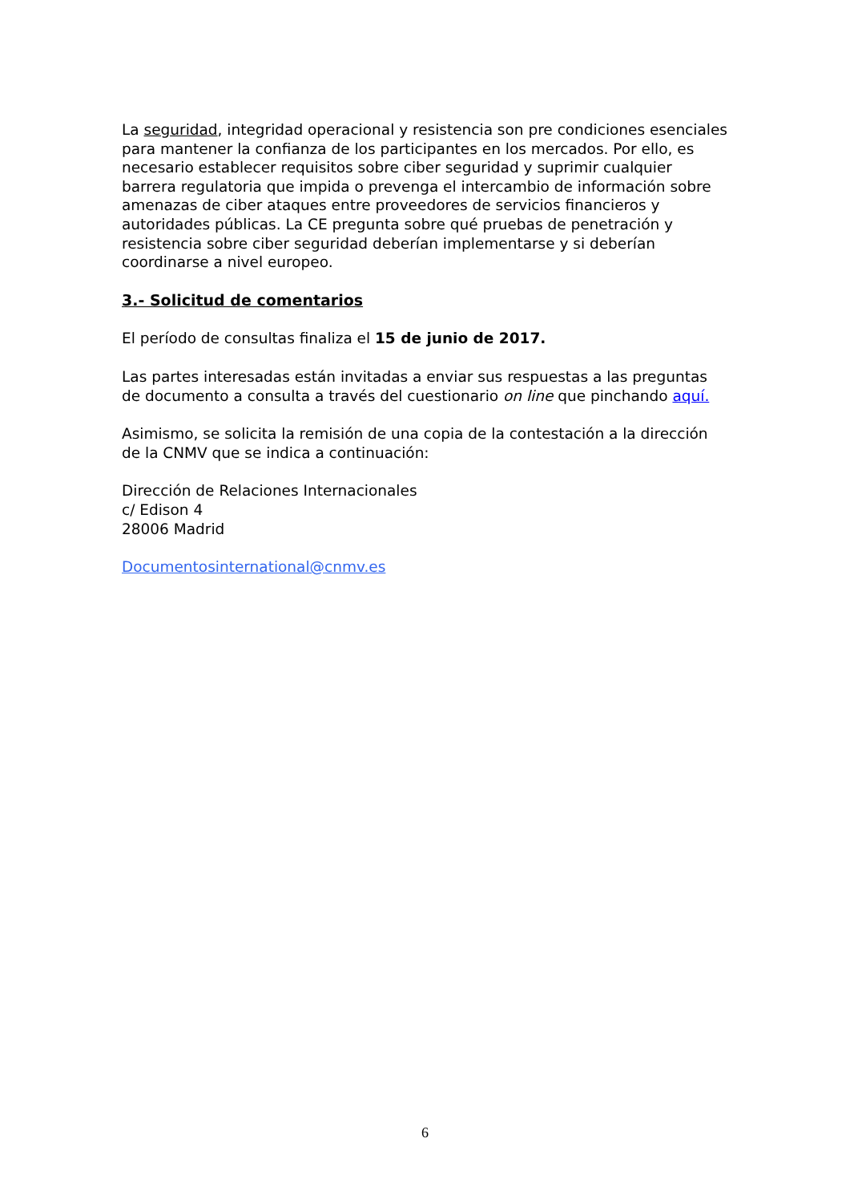La seguridad, integridad operacional y resistencia son pre condiciones esenciales para mantener la confianza de los participantes en los mercados. Por ello, es necesario establecer requisitos sobre ciber seguridad y suprimir cualquier barrera regulatoria que impida o prevenga el intercambio de información sobre amenazas de ciber ataques entre proveedores de servicios financieros y autoridades públicas. La CE pregunta sobre qué pruebas de penetración y resistencia sobre ciber seguridad deberían implementarse y si deberían coordinarse a nivel europeo.
3.- Solicitud de comentarios
El período de consultas finaliza el 15 de junio de 2017.
Las partes interesadas están invitadas a enviar sus respuestas a las preguntas de documento a consulta a través del cuestionario on line que pinchando aquí.
Asimismo, se solicita la remisión de una copia de la contestación a la dirección de la CNMV que se indica a continuación:
Dirección de Relaciones Internacionales
c/ Edison 4
28006 Madrid
Documentosinternational@cnmv.es
6